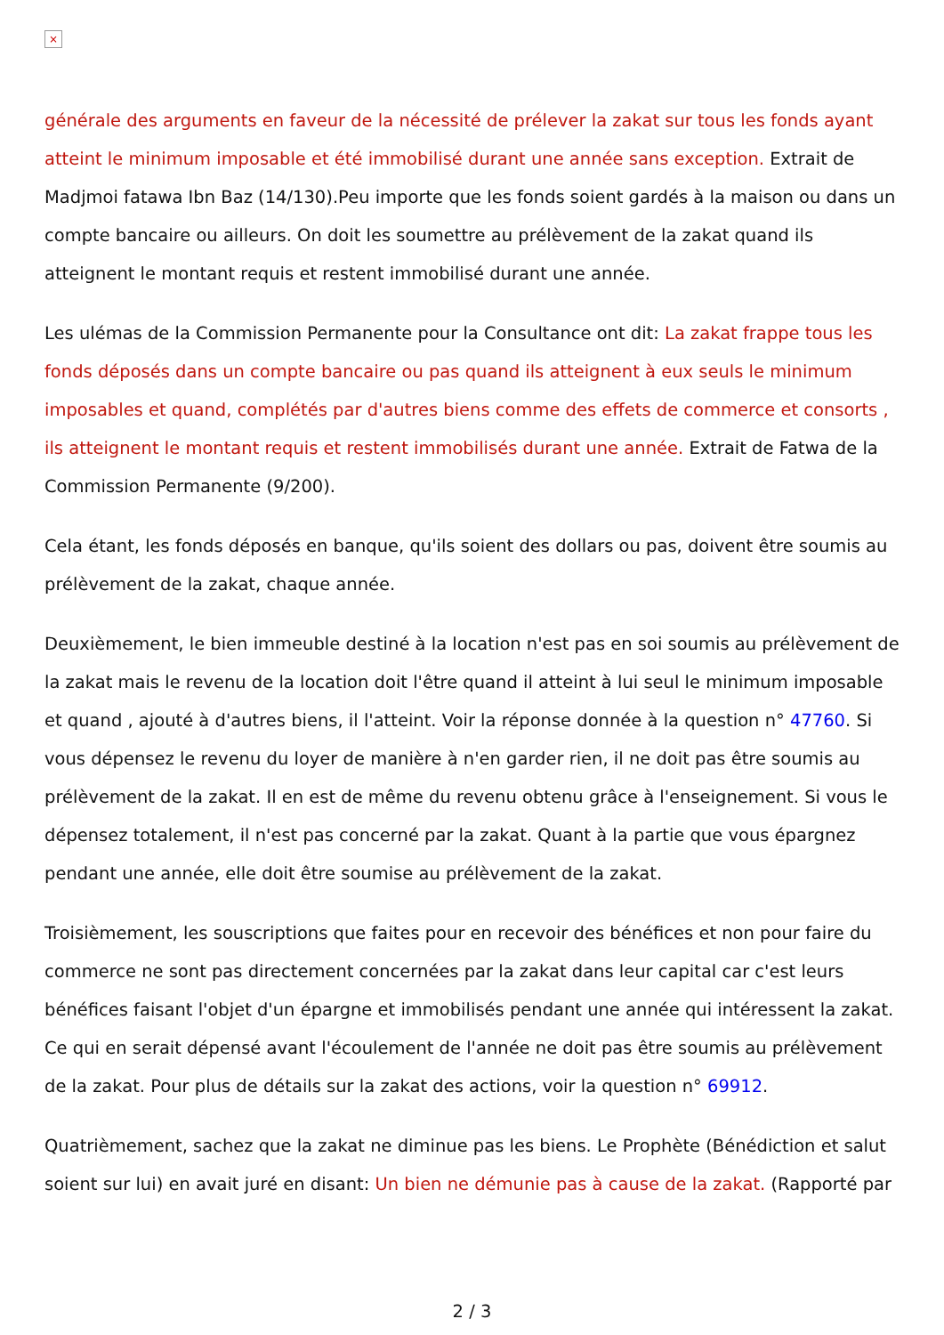×
générale des arguments en faveur de la nécessité de prélever la zakat sur tous les fonds ayant atteint le minimum imposable et été immobilisé durant une année sans exception. Extrait de Madjmoi fatawa Ibn Baz (14/130).Peu importe que les fonds soient gardés à la maison ou dans un compte bancaire ou ailleurs. On doit les soumettre au prélèvement de la zakat quand ils atteignent le montant requis et restent immobilisé durant une année.
Les ulémas de la Commission Permanente pour la Consultance ont dit: La zakat frappe tous les fonds déposés dans un compte bancaire ou pas quand ils atteignent à eux seuls le minimum imposables et quand, complétés par d'autres biens comme des effets de commerce et consorts , ils atteignent le montant requis et restent immobilisés durant une année. Extrait de Fatwa de la Commission Permanente (9/200).
Cela étant, les fonds déposés en banque, qu'ils soient des dollars ou pas, doivent être soumis au prélèvement de la zakat, chaque année.
Deuxièmement, le bien immeuble destiné à la location n'est pas en soi soumis au prélèvement de la zakat mais le revenu de la location doit l'être quand il atteint à lui seul le minimum imposable et quand , ajouté à d'autres biens, il l'atteint. Voir la réponse donnée à la question n° 47760. Si vous dépensez le revenu du loyer de manière à n'en garder rien, il ne doit pas être soumis au prélèvement de la zakat. Il en est de même du revenu obtenu grâce à l'enseignement. Si vous le dépensez totalement, il n'est pas concerné par la zakat. Quant à la partie que vous épargnez pendant une année, elle doit être soumise au prélèvement de la zakat.
Troisièmement, les souscriptions que faites pour en recevoir des bénéfices et non pour faire du commerce ne sont pas directement concernées par la zakat dans leur capital car c'est leurs bénéfices faisant l'objet d'un épargne et immobilisés pendant une année qui intéressent la zakat. Ce qui en serait dépensé avant l'écoulement de l'année ne doit pas être soumis au prélèvement de la zakat. Pour plus de détails sur la zakat des actions, voir la question n° 69912.
Quatrièmement, sachez que la zakat ne diminue pas les biens. Le Prophète (Bénédiction et salut soient sur lui) en avait juré en disant: Un bien ne démunie pas à cause de la zakat. (Rapporté par
2 / 3